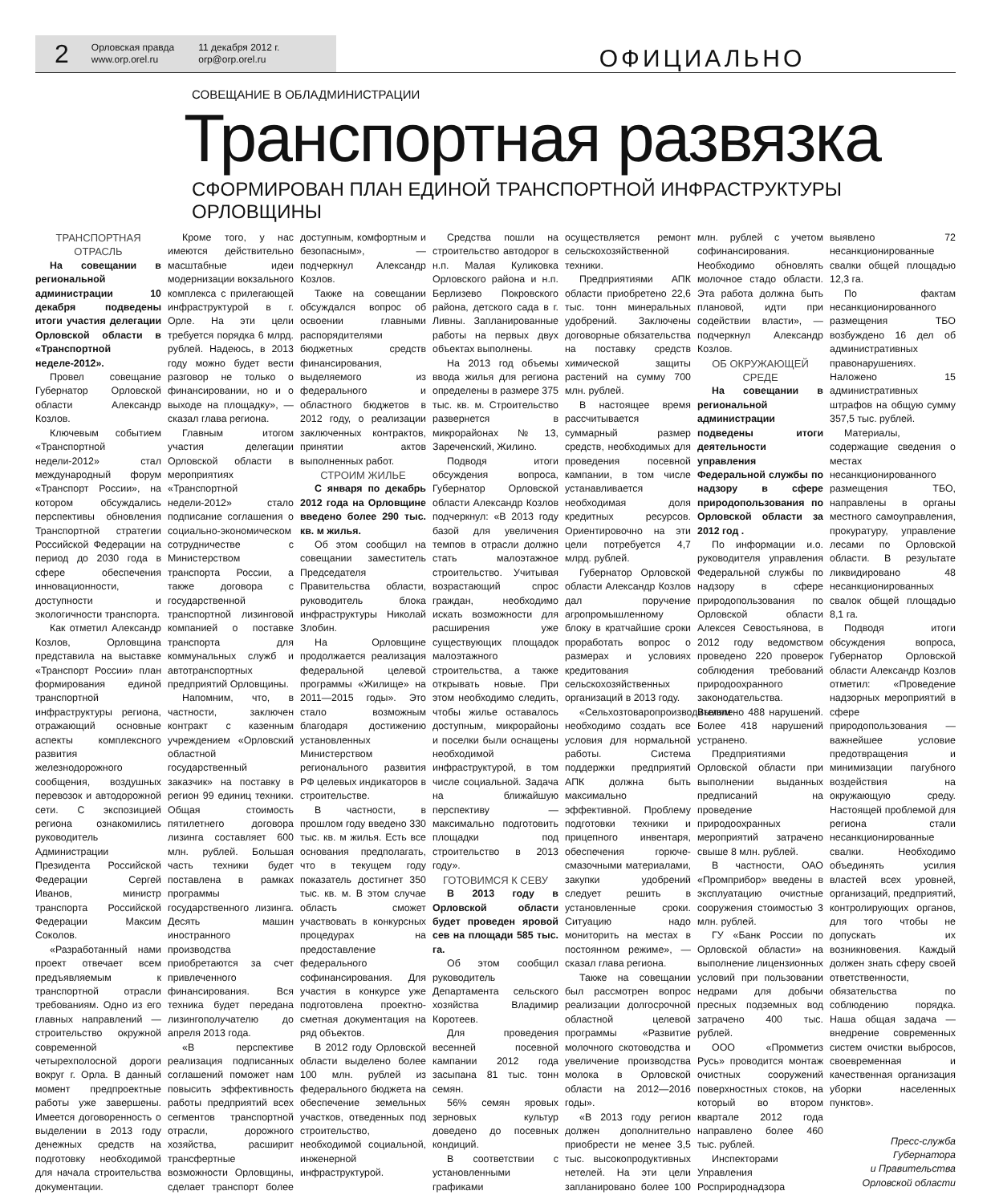2
Орловская правда
www.orp.orel.ru
11 декабря 2012 г.
orp@orp.orel.ru
ОФИЦИАЛЬНО
СОВЕЩАНИЕ В ОБЛАДМИНИСТРАЦИИ
Транспортная развязка
СФОРМИРОВАН ПЛАН ЕДИНОЙ ТРАНСПОРТНОЙ ИНФРАСТРУКТУРЫ ОРЛОВЩИНЫ
ТРАНСПОРТНАЯ ОТРАСЛЬ
На совещании в региональной администрации 10 декабря подведены итоги участия делегации Орловской области в «Транспортной неделе-2012».
Провел совещание Губернатор Орловской области Александр Козлов.
Ключевым событием «Транспортной недели-2012» стал международный форум «Транспорт России», на котором обсуждались перспективы обновления Транспортной стратегии Российской Федерации на период до 2030 года в сфере обеспечения инновационности, доступности и экологичности транспорта.
Как отметил Александр Козлов, Орловщина представила на выставке «Транспорт России» план формирования единой транспортной инфраструктуры региона, отражающий основные аспекты комплексного развития железнодорожного сообщения, воздушных перевозок и автодорожной сети. С экспозицией региона ознакомились руководитель Администрации Президента Российской Федерации Сергей Иванов, министр транспорта Российской Федерации Максим Соколов.
«Разработанный нами проект отвечает всем предъявляемым к транспортной отрасли требованиям. Одно из его главных направлений — строительство окружной современной четырехполосной дороги вокруг г. Орла. В данный момент предпроектные работы уже завершены. Имеется договоренность о выделении в 2013 году денежных средств на подготовку необходимой для начала строительства документации.
Кроме того, у нас имеются действительно масштабные идеи модернизации вокзального комплекса с прилегающей инфраструктурой в г. Орле. На эти цели требуется порядка 6 млрд. рублей. Надеюсь, в 2013 году можно будет вести разговор не только о финансировании, но и о выходе на площадку», — сказал глава региона.
Главным итогом участия делегации Орловской области в мероприятиях «Транспортной недели-2012» стало подписание соглашения о социально-экономическом сотрудничестве с Министерством транспорта России, а также договора с государственной транспортной лизинговой компанией о поставке транспорта для коммунальных служб и автотранспортных предприятий Орловщины.
Напомним, что, в частности, заключен контракт с казенным учреждением «Орловский областной государственный заказчик» на поставку в регион 99 единиц техники. Общая стоимость пятилетнего договора лизинга составляет 600 млн. рублей. Большая часть техники будет поставлена в рамках программы государственного лизинга. Десять машин иностранного производства приобретаются за счет привлеченного финансирования. Вся техника будет передана лизингополучателю до апреля 2013 года.
«В перспективе реализация подписанных соглашений поможет нам повысить эффективность работы предприятий всех сегментов транспортной отрасли, дорожного хозяйства, расширит трансфертные возможности Орловщины, сделает транспорт более доступным, комфортным и безопасным», — подчеркнул Александр Козлов.
Также на совещании обсуждался вопрос об освоении главными распорядителями бюджетных средств финансирования, выделяемого из федерального и областного бюджетов в 2012 году, о реализации заключенных контрактов, принятии актов выполненных работ.
СТРОИМ ЖИЛЬЕ
С января по декабрь 2012 года на Орловщине введено более 290 тыс. кв. м жилья.
Об этом сообщил на совещании заместитель Председателя Правительства области, руководитель блока инфраструктуры Николай Злобин.
На Орловщине продолжается реализация федеральной целевой программы «Жилище» на 2011—2015 годы». Это стало возможным благодаря достижению установленных Министерством регионального развития РФ целевых индикаторов в строительстве.
В частности, в прошлом году введено 330 тыс. кв. м жилья. Есть все основания предполагать, что в текущем году показатель достигнет 350 тыс. кв. м. В этом случае область сможет участвовать в конкурсных процедурах на предоставление федерального софинансирования. Для участия в конкурсе уже подготовлена проектно-сметная документация на ряд объектов.
В 2012 году Орловской области выделено более 100 млн. рублей из федерального бюджета на обеспечение земельных участков, отведенных под строительство, необходимой социальной, инженерной инфраструктурой.
Средства пошли на строительство автодорог в н.п. Малая Куликовка Орловского района и н.п. Берлизево Покровского района, детского сада в г. Ливны. Запланированные работы на первых двух объектах выполнены.
На 2013 год объемы ввода жилья для региона определены в размере 375 тыс. кв. м. Строительство развернется в микрорайонах №13, Зареченский, Жилино.
Подводя итоги обсуждения вопроса, Губернатор Орловской области Александр Козлов подчеркнул: «В 2013 году базой для увеличения темпов в отрасли должно стать малоэтажное строительство. Учитывая возрастающий спрос граждан, необходимо искать возможности для расширения уже существующих площадок малоэтажного строительства, а также открывать новые. При этом необходимо следить, чтобы жилье оставалось доступным, микрорайоны и поселки были оснащены необходимой инфраструктурой, в том числе социальной. Задача на ближайшую перспективу — максимально подготовить площадки под строительство в 2013 году».
ГОТОВИМСЯ К СЕВУ
В 2013 году в Орловской области будет проведен яровой сев на площади 585 тыс. га.
Об этом сообщил руководитель Департамента сельского хозяйства Владимир Коротеев.
Для проведения весенней посевной кампании 2012 года засыпана 81 тыс. тонн семян.
56% семян яровых зерновых культур доведено до посевных кондиций.
В соответствии с установленными графиками осуществляется ремонт сельскохозяйственной техники.
Предприятиями АПК области приобретено 22,6 тыс. тонн минеральных удобрений. Заключены договорные обязательства на поставку средств химической защиты растений на сумму 700 млн. рублей.
В настоящее время рассчитывается суммарный размер средств, необходимых для проведения посевной кампании, в том числе устанавливается необходимая доля кредитных ресурсов. Ориентировочно на эти цели потребуется 4,7 млрд. рублей.
Губернатор Орловской области Александр Козлов дал поручение агропромышленному блоку в кратчайшие сроки проработать вопрос о размерах и условиях кредитования сельскохозяйственных организаций в 2013 году.
«Сельхозтоваропроизводителям необходимо создать все условия для нормальной работы. Система поддержки предприятий АПК должна быть максимально эффективной. Проблему подготовки техники и прицепного инвентаря, обеспечения горюче-смазочными материалами, закупки удобрений следует решить в установленные сроки. Ситуацию надо мониторить на местах в постоянном режиме», — сказал глава региона.
Также на совещании был рассмотрен вопрос реализации долгосрочной областной целевой программы «Развитие молочного скотоводства и увеличение производства молока в Орловской области на 2012—2016 годы».
«В 2013 году регион должен дополнительно приобрести не менее 3,5 тыс. высокопродуктивных нетелей. На эти цели запланировано более 100 млн. рублей с учетом софинансирования. Необходимо обновлять молочное стадо области. Эта работа должна быть плановой, идти при содействии власти», — подчеркнул Александр Козлов.
ОБ ОКРУЖАЮЩЕЙ СРЕДЕ
На совещании в региональной администрации подведены итоги деятельности управления Федеральной службы по надзору в сфере природопользования по Орловской области за 2012 год .
По информации и.о. руководителя управления Федеральной службы по надзору в сфере природопользования по Орловской области Алексея Севостьянова, в 2012 году ведомством проведено 220 проверок соблюдения требований природоохранного законодательства. Выявлено 488 нарушений. Более 418 нарушений устранено.
Предприятиями Орловской области при выполнении выданных предписаний на проведение природоохранных мероприятий затрачено свыше 8 млн. рублей.
В частности, ОАО «Промприбор» введены в эксплуатацию очистные сооружения стоимостью 3 млн. рублей.
ГУ «Банк России по Орловской области» на выполнение лицензионных условий при пользовании недрами для добычи пресных подземных вод затрачено 400 тыс. рублей.
ООО «Промметиз Русь» проводится монтаж очистных сооружений поверхностных стоков, на который во втором квартале 2012 года направлено более 460 тыс. рублей.
Инспекторами Управления Росприроднадзора выявлено 72 несанкционированные свалки общей площадью 12,3 га.
По фактам несанкционированного размещения ТБО возбуждено 16 дел об административных правонарушениях. Наложено 15 административных штрафов на общую сумму 357,5 тыс. рублей.
Материалы, содержащие сведения о местах несанкционированного размещения ТБО, направлены в органы местного самоуправления, прокуратуру, управление лесами по Орловской области. В результате ликвидировано 48 несанкционированных свалок общей площадью 8,1 га.
Подводя итоги обсуждения вопроса, Губернатор Орловской области Александр Козлов отметил: «Проведение надзорных мероприятий в сфере природопользования — важнейшее условие предотвращения и минимизации пагубного воздействия на окружающую среду. Настоящей проблемой для региона стали несанкционированные свалки. Необходимо объединять усилия властей всех уровней, организаций, предприятий, контролирующих органов, для того чтобы не допускать их возникновения. Каждый должен знать сферу своей ответственности, обязательства по соблюдению порядка. Наша общая задача — внедрение современных систем очистки выбросов, своевременная и качественная организация уборки населенных пунктов».
Пресс-служба Губернатора
и Правительства
Орловской области